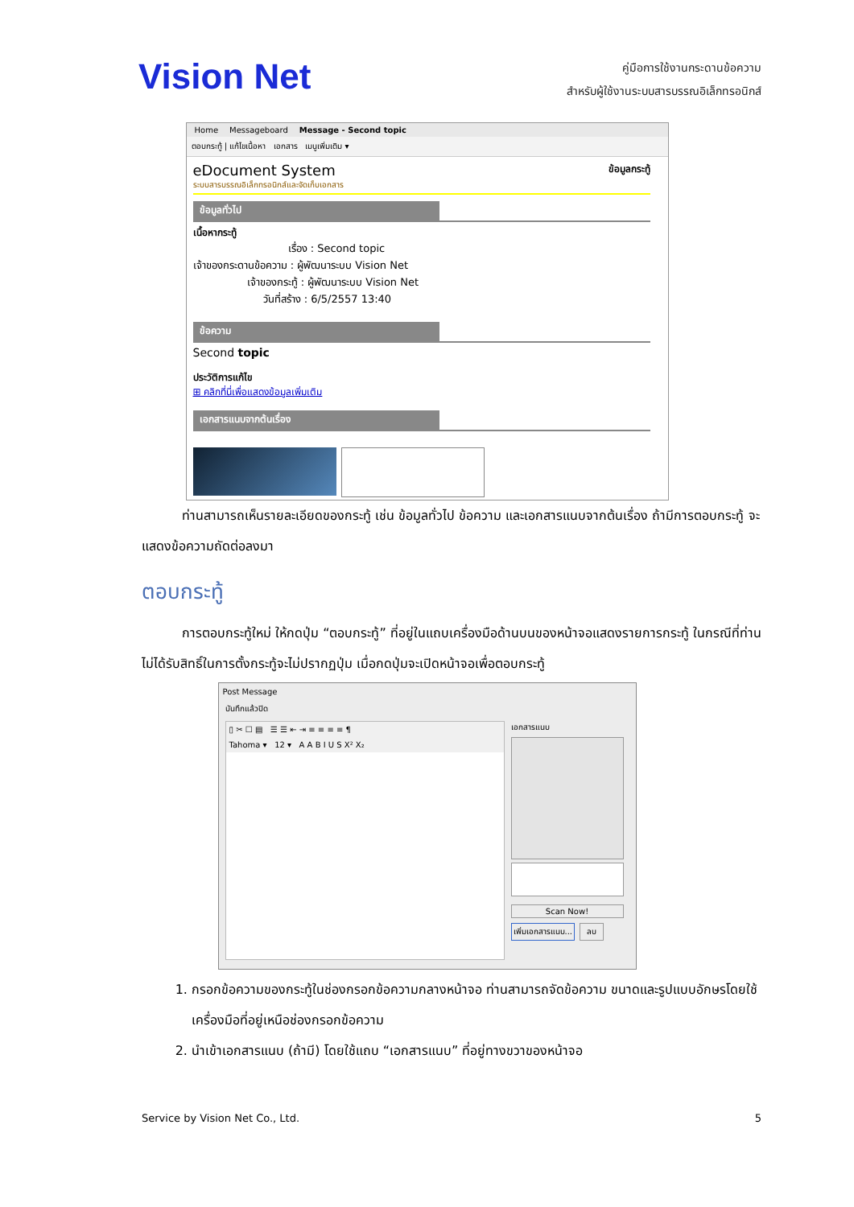Vision Net
คู่มือการใช้งานกระดานข้อความ
สำหรับผู้ใช้งานระบบสารบรรณอิเล็กทรอนิกส์
Home Messageboard Message - Second topic
ตอบกระทู้ | แก้ไขเนื้อหา เอกสาร เมนูเพิ่มเติม ▾
eDocument System ข้อมูลกระทู้
ระบบสารบรรณอิเล็กทรอนิกส์และจัดเก็บเอกสาร
ข้อมูลทั่วไป
เนื้อหากระทู้
เรื่อง : Second topic
เจ้าของกระดานข้อความ : ผู้พัฒนาระบบ Vision Net
เจ้าของกระทู้ : ผู้พัฒนาระบบ Vision Net
วันที่สร้าง : 6/5/2557 13:40
ข้อความ
Second topic
ประวัติการแก้ไข
⊞ คลิกที่นี่เพื่อแสดงข้อมูลเพิ่มเติม
เอกสารแนบจากต้นเรื่อง
ท่านสามารถเห็นรายละเอียดของกระทู้ เช่น ข้อมูลทั่วไป ข้อความ และเอกสารแนบจากต้นเรื่อง ถ้ามีการตอบกระทู้ จะแสดงข้อความถัดต่อลงมา
ตอบกระทู้
การตอบกระทู้ใหม่ ให้กดปุ่ม “ตอบกระทู้” ที่อยู่ในแถบเครื่องมือด้านบนของหน้าจอแสดงรายการกระทู้ ในกรณีที่ท่านไม่ได้รับสิทธิ์ในการตั้งกระทู้จะไม่ปรากฏปุ่ม เมื่อกดปุ่มจะเปิดหน้าจอเพื่อตอบกระทู้
Post Message
บันทึกแล้วปิด
▯ ✂ ☐ ▤ ☰ ☰ ⇤ ⇥ ≡ ≡ ≡ ≡ ¶
Tahoma ▾ 12 ▾ A A B I U S X² X₂
เอกสารแนบ
Scan Now!
เพิ่มเอกสารแนบ... ลบ
1. กรอกข้อความของกระทู้ในช่องกรอกข้อความกลางหน้าจอ ท่านสามารถจัดข้อความ ขนาดและรูปแบบอักษรโดยใช้เครื่องมือที่อยู่เหนือช่องกรอกข้อความ
2. นำเข้าเอกสารแนบ (ถ้ามี) โดยใช้แถบ “เอกสารแนบ” ที่อยู่ทางขวาของหน้าจอ
Service by Vision Net Co., Ltd. 5